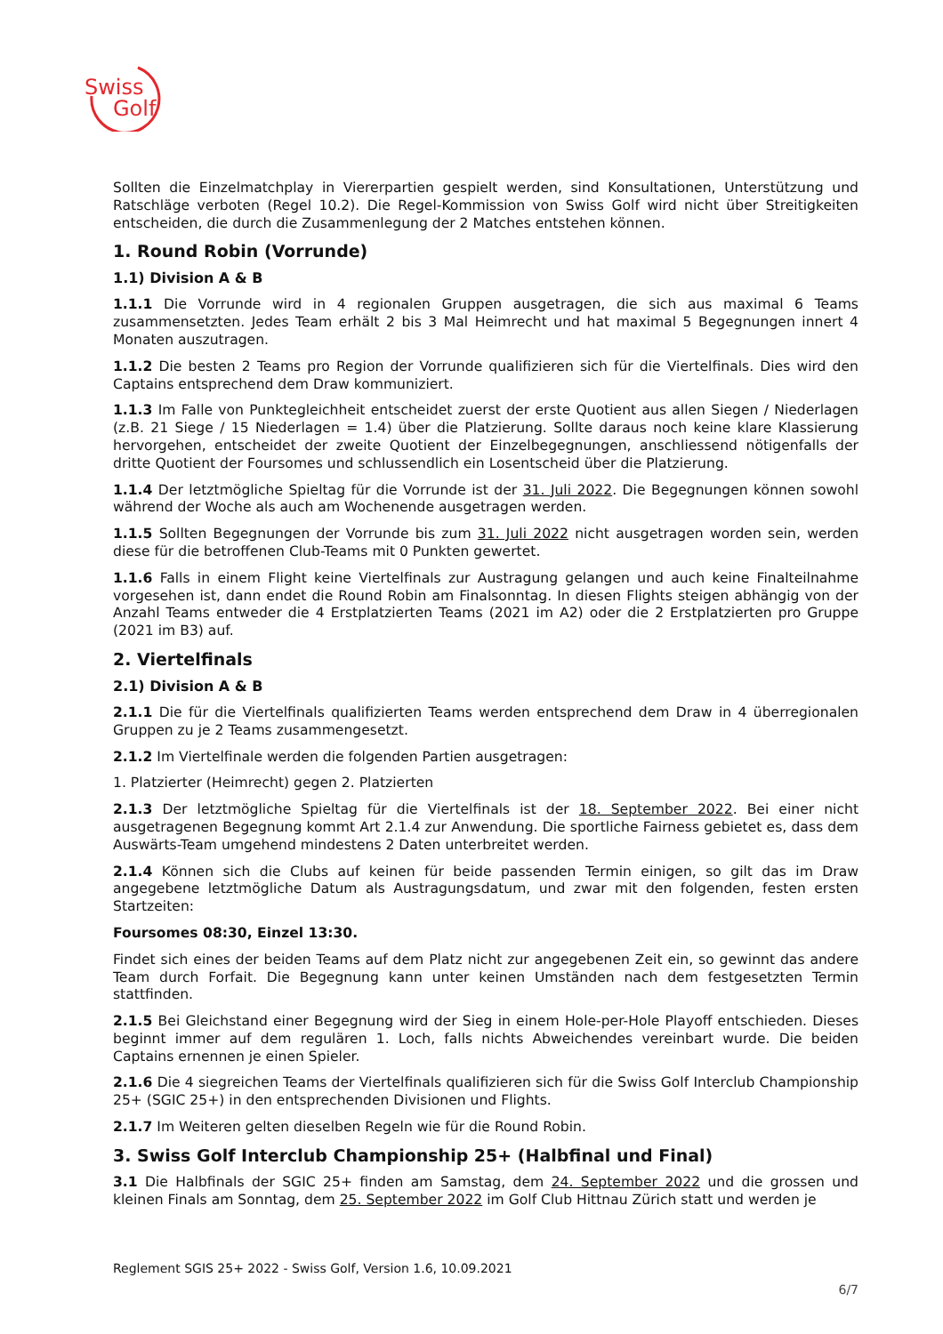Swiss
Golf
Sollten die Einzelmatchplay in Viererpartien gespielt werden, sind Konsultationen, Unterstützung und Ratschläge verboten (Regel 10.2). Die Regel-Kommission von Swiss Golf wird nicht über Streitigkeiten entscheiden, die durch die Zusammenlegung der 2 Matches entstehen können.
1. Round Robin (Vorrunde)
1.1) Division A & B
1.1.1 Die Vorrunde wird in 4 regionalen Gruppen ausgetragen, die sich aus maximal 6 Teams zusammensetzten. Jedes Team erhält 2 bis 3 Mal Heimrecht und hat maximal 5 Begegnungen innert 4 Monaten auszutragen.
1.1.2 Die besten 2 Teams pro Region der Vorrunde qualifizieren sich für die Viertelfinals. Dies wird den Captains entsprechend dem Draw kommuniziert.
1.1.3 Im Falle von Punktegleichheit entscheidet zuerst der erste Quotient aus allen Siegen / Niederlagen (z.B. 21 Siege / 15 Niederlagen = 1.4) über die Platzierung. Sollte daraus noch keine klare Klassierung hervorgehen, entscheidet der zweite Quotient der Einzelbegegnungen, anschliessend nötigenfalls der dritte Quotient der Foursomes und schlussendlich ein Losentscheid über die Platzierung.
1.1.4 Der letztmögliche Spieltag für die Vorrunde ist der 31. Juli 2022. Die Begegnungen können sowohl während der Woche als auch am Wochenende ausgetragen werden.
1.1.5 Sollten Begegnungen der Vorrunde bis zum 31. Juli 2022 nicht ausgetragen worden sein, werden diese für die betroffenen Club-Teams mit 0 Punkten gewertet.
1.1.6 Falls in einem Flight keine Viertelfinals zur Austragung gelangen und auch keine Finalteilnahme vorgesehen ist, dann endet die Round Robin am Finalsonntag. In diesen Flights steigen abhängig von der Anzahl Teams entweder die 4 Erstplatzierten Teams (2021 im A2) oder die 2 Erstplatzierten pro Gruppe (2021 im B3) auf.
2. Viertelfinals
2.1) Division A & B
2.1.1 Die für die Viertelfinals qualifizierten Teams werden entsprechend dem Draw in 4 überregionalen Gruppen zu je 2 Teams zusammengesetzt.
2.1.2 Im Viertelfinale werden die folgenden Partien ausgetragen:
1. Platzierter (Heimrecht) gegen 2. Platzierten
2.1.3 Der letztmögliche Spieltag für die Viertelfinals ist der 18. September 2022. Bei einer nicht ausgetragenen Begegnung kommt Art 2.1.4 zur Anwendung. Die sportliche Fairness gebietet es, dass dem Auswärts-Team umgehend mindestens 2 Daten unterbreitet werden.
2.1.4 Können sich die Clubs auf keinen für beide passenden Termin einigen, so gilt das im Draw angegebene letztmögliche Datum als Austragungsdatum, und zwar mit den folgenden, festen ersten Startzeiten:
Foursomes 08:30, Einzel 13:30.
Findet sich eines der beiden Teams auf dem Platz nicht zur angegebenen Zeit ein, so gewinnt das andere Team durch Forfait. Die Begegnung kann unter keinen Umständen nach dem festgesetzten Termin stattfinden.
2.1.5 Bei Gleichstand einer Begegnung wird der Sieg in einem Hole-per-Hole Playoff entschieden. Dieses beginnt immer auf dem regulären 1. Loch, falls nichts Abweichendes vereinbart wurde. Die beiden Captains ernennen je einen Spieler.
2.1.6 Die 4 siegreichen Teams der Viertelfinals qualifizieren sich für die Swiss Golf Interclub Championship 25+ (SGIC 25+) in den entsprechenden Divisionen und Flights.
2.1.7 Im Weiteren gelten dieselben Regeln wie für die Round Robin.
3. Swiss Golf Interclub Championship 25+ (Halbfinal und Final)
3.1 Die Halbfinals der SGIC 25+ finden am Samstag, dem 24. September 2022 und die grossen und kleinen Finals am Sonntag, dem 25. September 2022 im Golf Club Hittnau Zürich statt und werden je
Reglement SGIS 25+ 2022 - Swiss Golf, Version 1.6, 10.09.2021
6/7